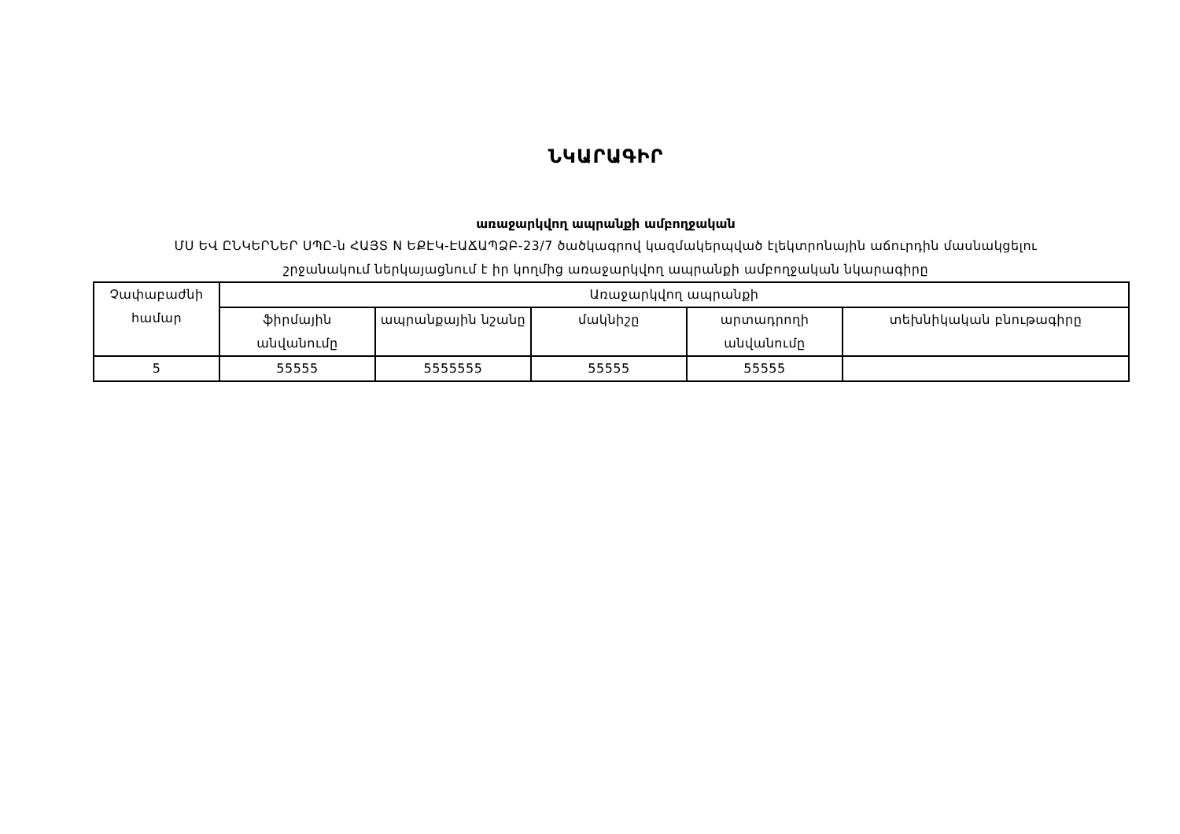ՆԿԱՐԱԳԻՐ
առաջարկվող ապրանքի ամբողջական
ՄՍ ԵՎ ԸՆԿԵՐՆԵՐ ՍՊԸ-ն ՀԱՅՏ N ԵՔԷԿ-ԷԱՃԱՊՁԲ-23/7 ծածկագրով կազմակերպված էլեկտրոնային աճուրդին մասնակցելու
շրջանակում ներկայացնում է իր կողմից առաջարկվող ապրանքի ամբողջական նկարագիրը
| Չափաբաժնի համար | Առաջարկվող ապրանքի | | | | |
| --- | --- | --- | --- | --- | --- |
| | ֆիրմային անվանումը | ապրանքային նշանը | մակնիշը | արտադրողի անվանումը | տեխնիկական բնութագիրը |
| 5 | 55555 | 5555555 | 55555 | 55555 | |